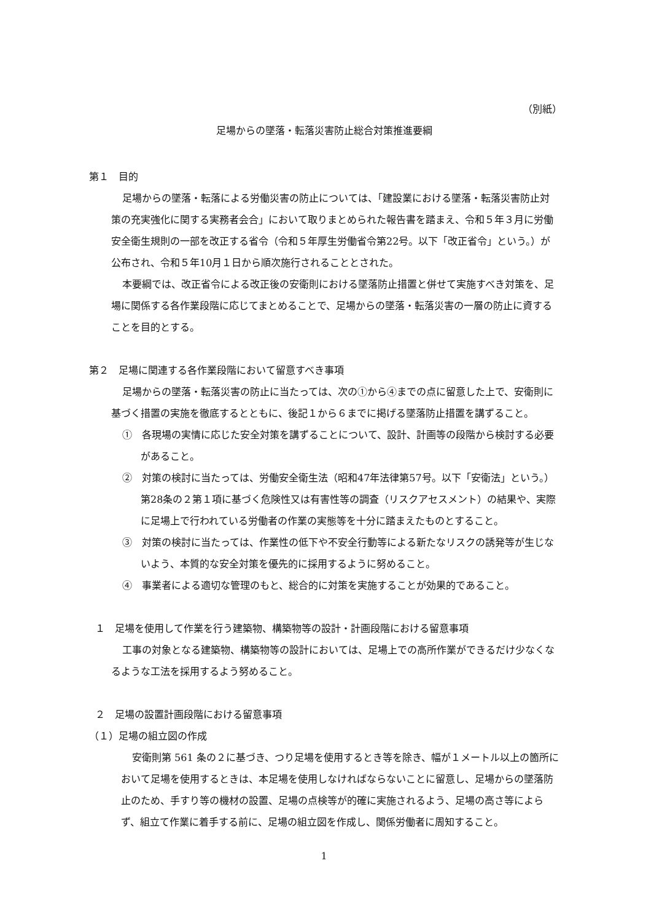（別紙）
足場からの墜落・転落災害防止総合対策推進要綱
第１　目的
足場からの墜落・転落による労働災害の防止については、「建設業における墜落・転落災害防止対策の充実強化に関する実務者会合」において取りまとめられた報告書を踏まえ、令和５年３月に労働安全衛生規則の一部を改正する省令（令和５年厚生労働省令第22号。以下「改正省令」という。）が公布され、令和５年10月１日から順次施行されることとされた。
本要綱では、改正省令による改正後の安衛則における墜落防止措置と併せて実施すべき対策を、足場に関係する各作業段階に応じてまとめることで、足場からの墜落・転落災害の一層の防止に資することを目的とする。
第２　足場に関連する各作業段階において留意すべき事項
足場からの墜落・転落災害の防止に当たっては、次の①から④までの点に留意した上で、安衛則に基づく措置の実施を徹底するとともに、後記１から６までに掲げる墜落防止措置を講ずること。
①　各現場の実情に応じた安全対策を講ずることについて、設計、計画等の段階から検討する必要があること。
②　対策の検討に当たっては、労働安全衛生法（昭和47年法律第57号。以下「安衛法」という。）第28条の２第１項に基づく危険性又は有害性等の調査（リスクアセスメント）の結果や、実際に足場上で行われている労働者の作業の実態等を十分に踏まえたものとすること。
③　対策の検討に当たっては、作業性の低下や不安全行動等による新たなリスクの誘発等が生じないよう、本質的な安全対策を優先的に採用するように努めること。
④　事業者による適切な管理のもと、総合的に対策を実施することが効果的であること。
１　足場を使用して作業を行う建築物、構築物等の設計・計画段階における留意事項
工事の対象となる建築物、構築物等の設計においては、足場上での高所作業ができるだけ少なくなるような工法を採用するよう努めること。
２　足場の設置計画段階における留意事項
（１）足場の組立図の作成
安衛則第 561 条の２に基づき、つり足場を使用するとき等を除き、幅が１メートル以上の箇所において足場を使用するときは、本足場を使用しなければならないことに留意し、足場からの墜落防止のため、手すり等の機材の設置、足場の点検等が的確に実施されるよう、足場の高さ等によらず、組立て作業に着手する前に、足場の組立図を作成し、関係労働者に周知すること。
1